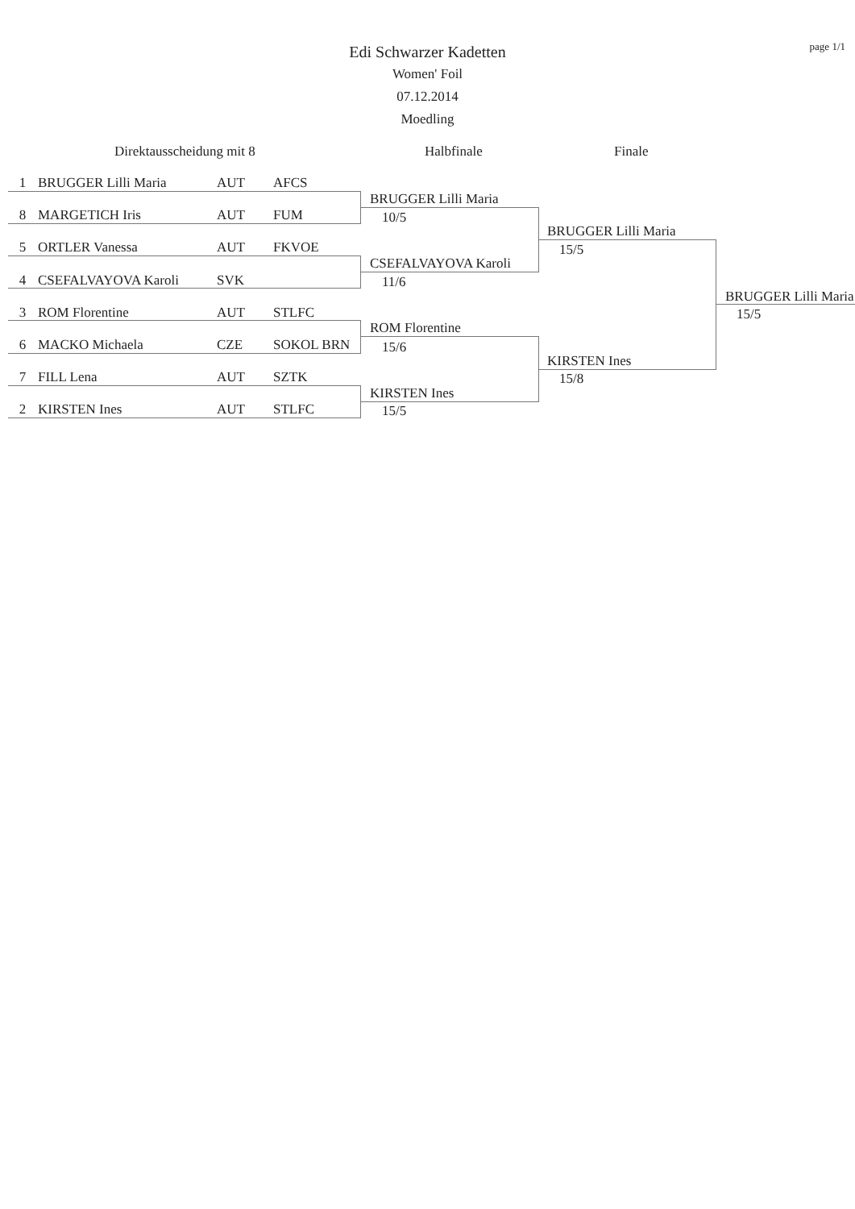page 1/1
Edi Schwarzer Kadetten
Women' Foil
07.12.2014
Moedling
Direktausscheidung mit 8 Halbfinale Finale
| 1 | BRUGGER Lilli Maria | AUT | AFCS |
| 8 | MARGETICH Iris | AUT | FUM |
| 5 | ORTLER Vanessa | AUT | FKVOE |
| 4 | CSEFALVAYOVA Karoli | SVK | |
| 3 | ROM Florentine | AUT | STLFC |
| 6 | MACKO Michaela | CZE | SOKOL BRN |
| 7 | FILL Lena | AUT | SZTK |
| 2 | KIRSTEN Ines | AUT | STLFC |
BRUGGER Lilli Maria
10/5
CSEFALVAYOVA Karoli
11/6
ROM Florentine
15/6
KIRSTEN Ines
15/5
BRUGGER Lilli Maria
15/5
KIRSTEN Ines
15/8
BRUGGER Lilli Maria
15/5